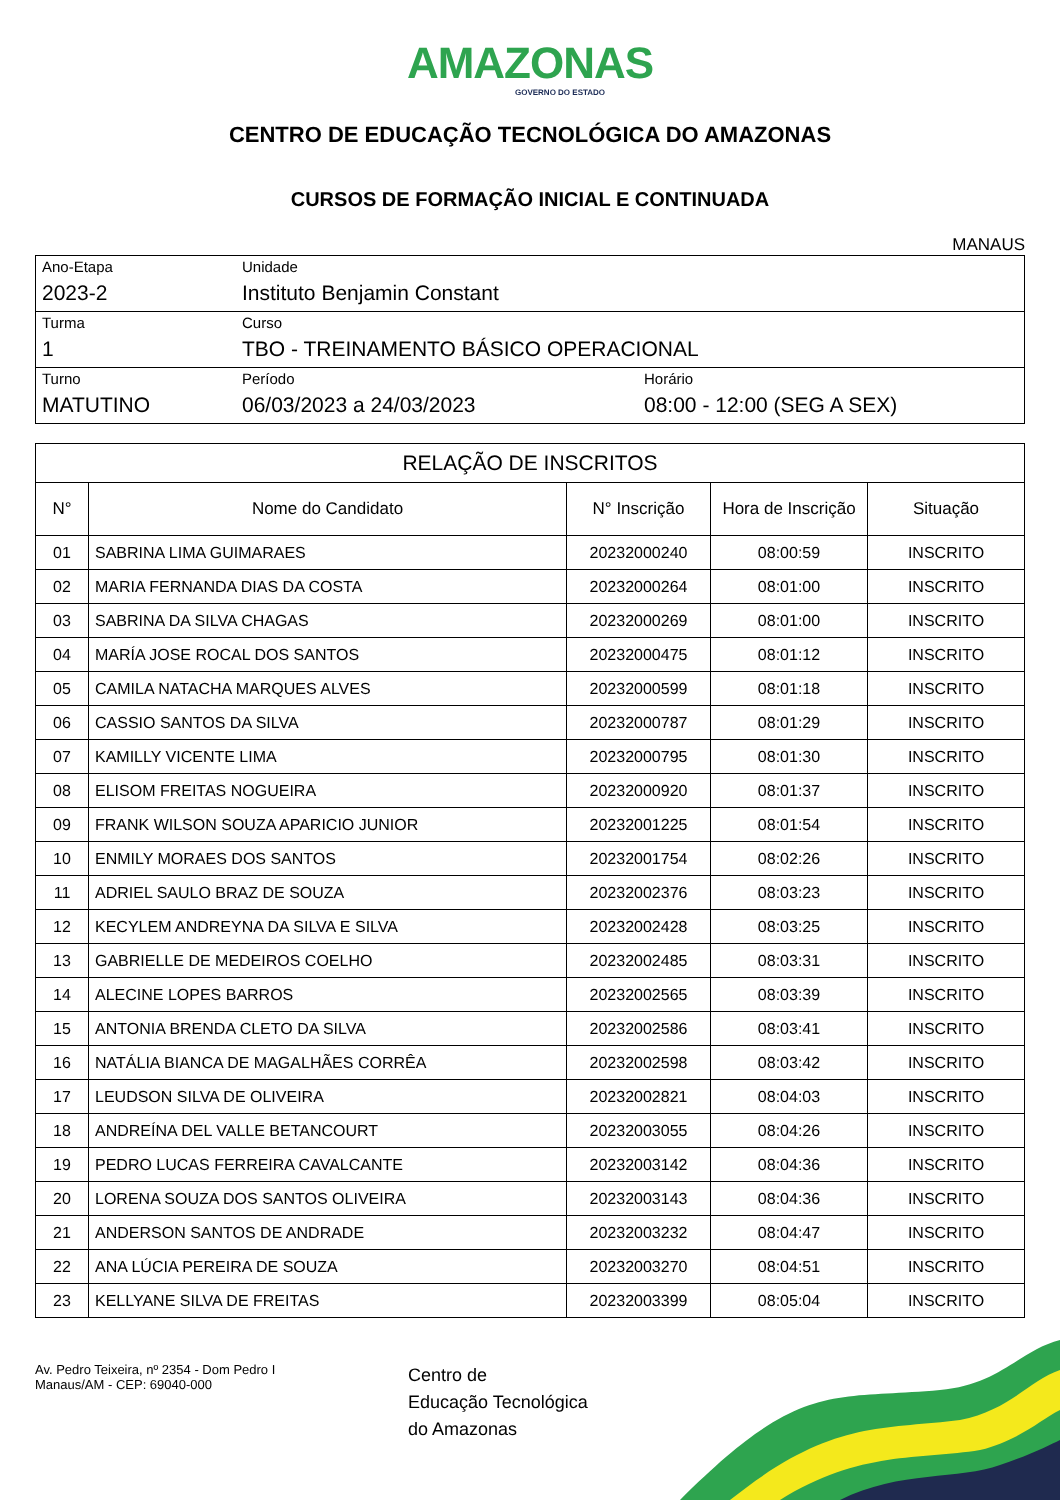AMAZONAS
GOVERNO DO ESTADO
CENTRO DE EDUCAÇÃO TECNOLÓGICA DO AMAZONAS
CURSOS DE FORMAÇÃO INICIAL E CONTINUADA
MANAUS
| Ano-Etapa 2023-2 | Unidade Instituto Benjamin Constant | |
| Turma 1 | Curso TBO - TREINAMENTO BÁSICO OPERACIONAL | |
| Turno MATUTINO | Período 06/03/2023 a 24/03/2023 | Horário 08:00 - 12:00 (SEG A SEX) |
| RELAÇÃO DE INSCRITOS | | | | |
| N° | Nome do Candidato | N° Inscrição | Hora de Inscrição | Situação |
| 01 | SABRINA LIMA GUIMARAES | 20232000240 | 08:00:59 | INSCRITO |
| 02 | MARIA FERNANDA DIAS DA COSTA | 20232000264 | 08:01:00 | INSCRITO |
| 03 | SABRINA DA SILVA CHAGAS | 20232000269 | 08:01:00 | INSCRITO |
| 04 | MARÍA JOSE ROCAL DOS SANTOS | 20232000475 | 08:01:12 | INSCRITO |
| 05 | CAMILA NATACHA MARQUES ALVES | 20232000599 | 08:01:18 | INSCRITO |
| 06 | CASSIO SANTOS DA SILVA | 20232000787 | 08:01:29 | INSCRITO |
| 07 | KAMILLY VICENTE LIMA | 20232000795 | 08:01:30 | INSCRITO |
| 08 | ELISOM FREITAS NOGUEIRA | 20232000920 | 08:01:37 | INSCRITO |
| 09 | FRANK WILSON SOUZA APARICIO JUNIOR | 20232001225 | 08:01:54 | INSCRITO |
| 10 | ENMILY MORAES DOS SANTOS | 20232001754 | 08:02:26 | INSCRITO |
| 11 | ADRIEL SAULO BRAZ DE SOUZA | 20232002376 | 08:03:23 | INSCRITO |
| 12 | KECYLEM ANDREYNA DA SILVA E SILVA | 20232002428 | 08:03:25 | INSCRITO |
| 13 | GABRIELLE DE MEDEIROS COELHO | 20232002485 | 08:03:31 | INSCRITO |
| 14 | ALECINE LOPES BARROS | 20232002565 | 08:03:39 | INSCRITO |
| 15 | ANTONIA BRENDA CLETO DA SILVA | 20232002586 | 08:03:41 | INSCRITO |
| 16 | NATÁLIA BIANCA DE MAGALHÃES CORRÊA | 20232002598 | 08:03:42 | INSCRITO |
| 17 | LEUDSON SILVA DE OLIVEIRA | 20232002821 | 08:04:03 | INSCRITO |
| 18 | ANDREÍNA DEL VALLE BETANCOURT | 20232003055 | 08:04:26 | INSCRITO |
| 19 | PEDRO LUCAS FERREIRA CAVALCANTE | 20232003142 | 08:04:36 | INSCRITO |
| 20 | LORENA SOUZA DOS SANTOS OLIVEIRA | 20232003143 | 08:04:36 | INSCRITO |
| 21 | ANDERSON SANTOS DE ANDRADE | 20232003232 | 08:04:47 | INSCRITO |
| 22 | ANA LÚCIA PEREIRA DE SOUZA | 20232003270 | 08:04:51 | INSCRITO |
| 23 | KELLYANE SILVA DE FREITAS | 20232003399 | 08:05:04 | INSCRITO |
Av. Pedro Teixeira, nº 2354 - Dom Pedro I
Manaus/AM - CEP: 69040-000
Centro de
Educação Tecnológica
do Amazonas